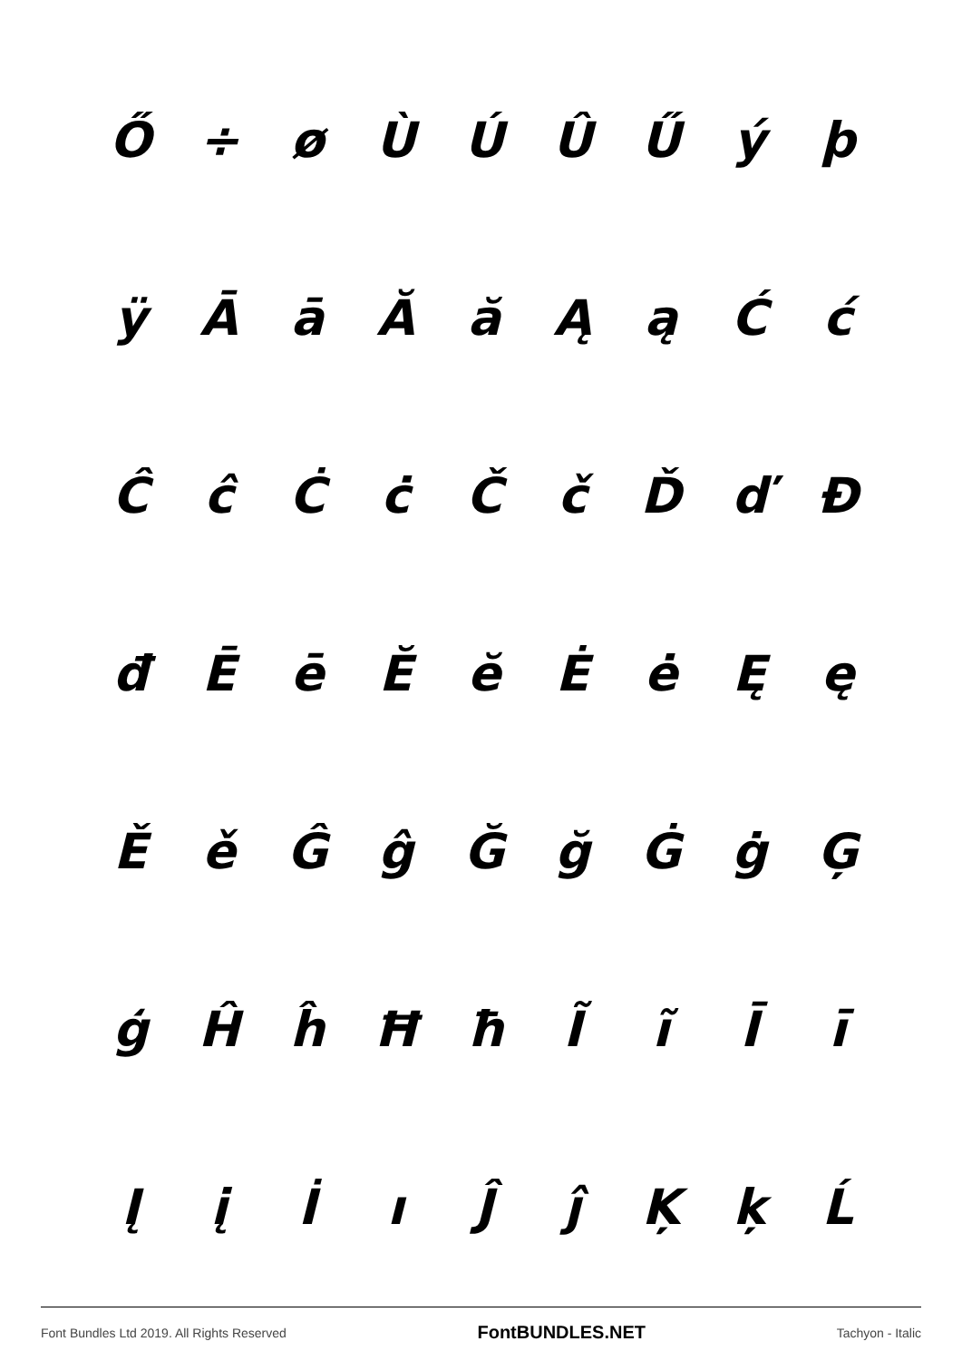Ő ÷ ø Ù Ú Û Ű ý þ
ÿ Ā ā Ă ă Ą ą Ć ć
Ĉ ĉ Ċ ċ Č č Ď ď Đ
đ Ē ē Ĕ ĕ Ė ė Ę ę
Ě ě Ĝ ĝ Ğ ğ Ġ ġ Ģ
ģ Ĥ ĥ Ħ ħ Ĩ ĩ Ī ī
Į į İ ı Ĵ ĵ Ķ ķ Ĺ
Font Bundles Ltd 2019. All Rights Reserved FontBUNDLES.NET Tachyon - Italic